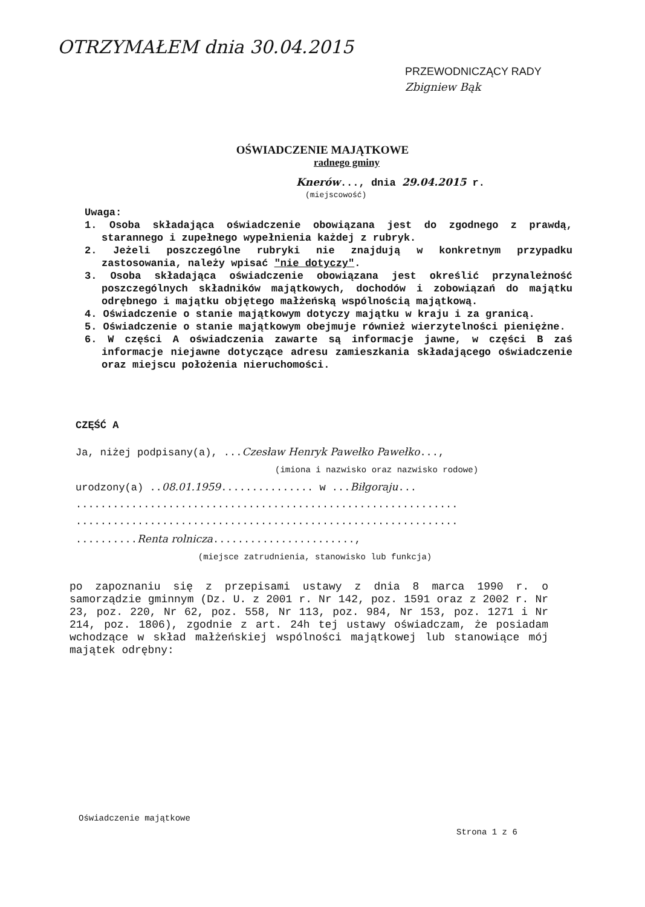OTRZYMAŁEM dnia 30.04.2015
PRZEWODNICZĄCY RADY
Zbigniew Bąk
OŚWIADCZENIE MAJĄTKOWE
radnego gminy
Knerów..., dnia 29.04.2015 r.
(miejscowość)
Uwaga:
1. Osoba składająca oświadczenie obowiązana jest do zgodnego z prawdą, starannego i zupełnego wypełnienia każdej z rubryk.
2. Jeżeli poszczególne rubryki nie znajdują w konkretnym przypadku zastosowania, należy wpisać "nie dotyczy".
3. Osoba składająca oświadczenie obowiązana jest określić przynależność poszczególnych składników majątkowych, dochodów i zobowiązań do majątku odrębnego i majątku objętego małżeńską wspólnością majątkową.
4. Oświadczenie o stanie majątkowym dotyczy majątku w kraju i za granicą.
5. Oświadczenie o stanie majątkowym obejmuje również wierzytelności pieniężne.
6. W części A oświadczenia zawarte są informacje jawne, w części B zaś informacje niejawne dotyczące adresu zamieszkania składającego oświadczenie oraz miejscu położenia nieruchomości.
CZĘŚĆ A
Ja, niżej podpisany(a), ...Czesław Henryk Pawełko Pawełko...,
(imiona i nazwisko oraz nazwisko rodowe)
urodzony(a) ..08.01.1959............... w ...Biłgoraju...
..............................................................
..............................................................
..........Renta rolnicza.......................,
(miejsce zatrudnienia, stanowisko lub funkcja)
po zapoznaniu się z przepisami ustawy z dnia 8 marca 1990 r. o samorządzie gminnym (Dz. U. z 2001 r. Nr 142, poz. 1591 oraz z 2002 r. Nr 23, poz. 220, Nr 62, poz. 558, Nr 113, poz. 984, Nr 153, poz. 1271 i Nr 214, poz. 1806), zgodnie z art. 24h tej ustawy oświadczam, że posiadam wchodzące w skład małżeńskiej wspólności majątkowej lub stanowiące mój majątek odrębny:
Oświadczenie majątkowe
Strona 1 z 6